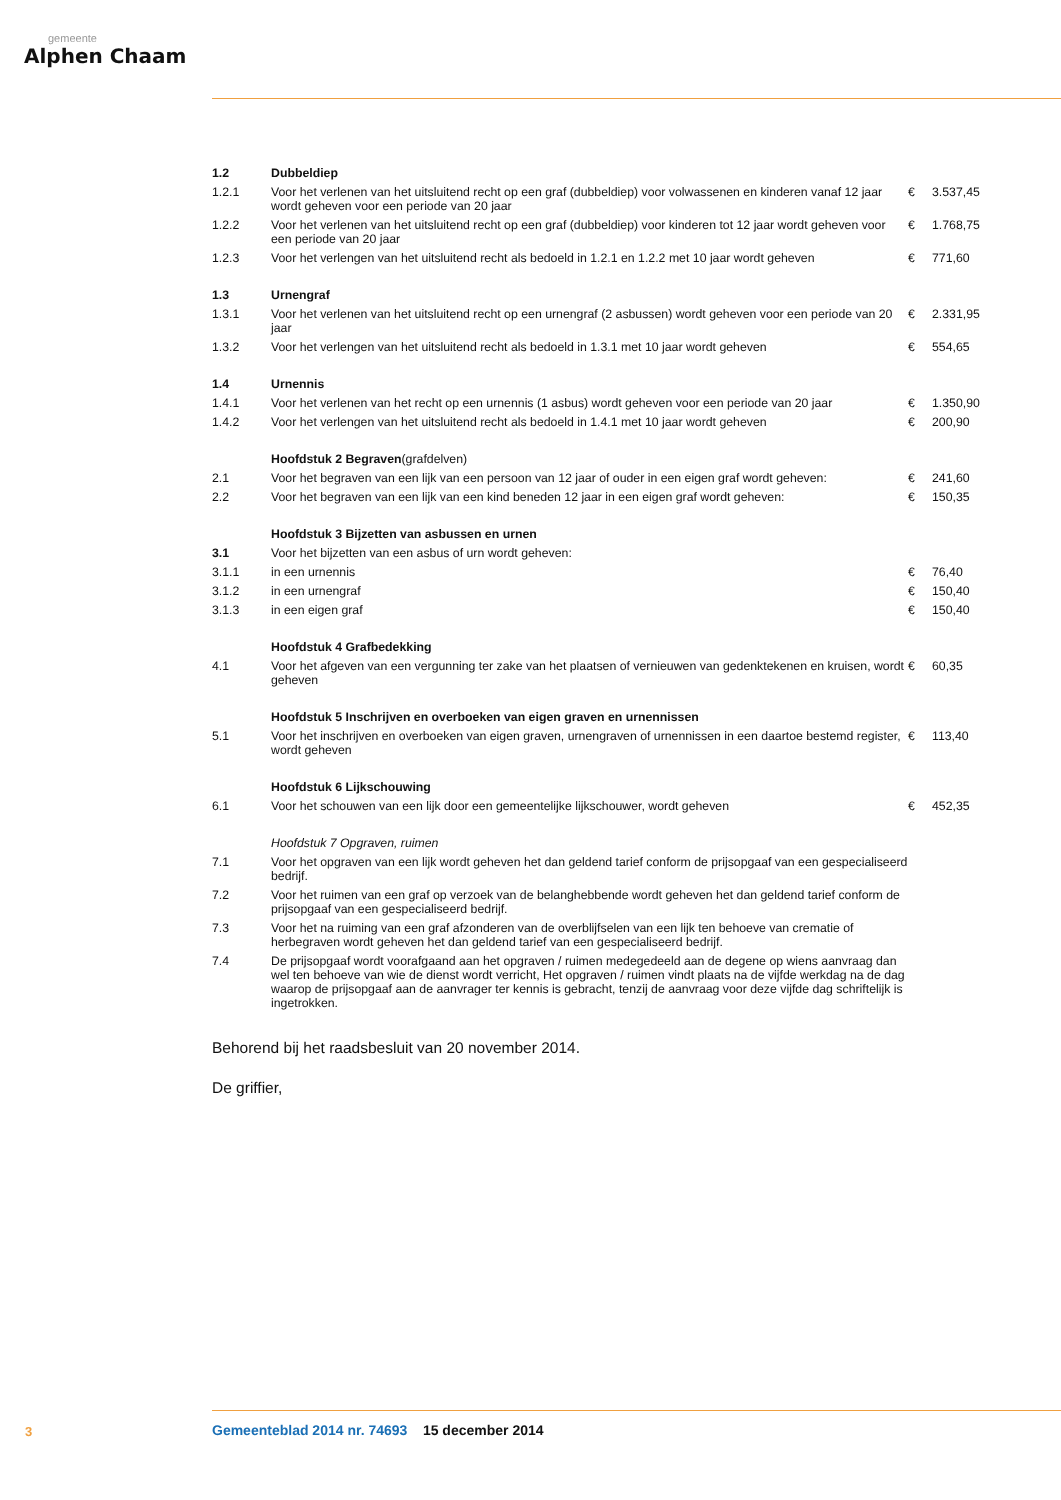gemeente
Alphen Chaam
| 1.2 | Dubbeldiep | | |
| 1.2.1 | Voor het verlenen van het uitsluitend recht op een graf (dubbeldiep) voor volwassenen en kinderen vanaf 12 jaar wordt geheven voor een periode van 20 jaar | € | 3.537,45 |
| 1.2.2 | Voor het verlenen van het uitsluitend recht op een graf (dubbeldiep) voor kinderen tot 12 jaar wordt geheven voor een periode van 20 jaar | € | 1.768,75 |
| 1.2.3 | Voor het verlengen van het uitsluitend recht als bedoeld in 1.2.1 en 1.2.2 met 10 jaar wordt geheven | € | 771,60 |
| 1.3 | Urnengraf | | |
| 1.3.1 | Voor het verlenen van het uitsluitend recht op een urnengraf (2 asbussen) wordt geheven voor een periode van 20 jaar | € | 2.331,95 |
| 1.3.2 | Voor het verlengen van het uitsluitend recht als bedoeld in 1.3.1 met 10 jaar wordt geheven | € | 554,65 |
| 1.4 | Urnennis | | |
| 1.4.1 | Voor het verlenen van het recht op een urnennis (1 asbus) wordt geheven voor een periode van 20 jaar | € | 1.350,90 |
| 1.4.2 | Voor het verlengen van het uitsluitend recht als bedoeld in 1.4.1 met 10 jaar wordt geheven | € | 200,90 |
| | Hoofdstuk 2 Begraven (grafdelven) | | |
| 2.1 | Voor het begraven van een lijk van een persoon van 12 jaar of ouder in een eigen graf wordt geheven: | € | 241,60 |
| 2.2 | Voor het begraven van een lijk van een kind beneden 12 jaar in een eigen graf wordt geheven: | € | 150,35 |
| | Hoofdstuk 3 Bijzetten van asbussen en urnen | | |
| 3.1 | Voor het bijzetten van een asbus of urn wordt geheven: | | |
| 3.1.1 | in een urnennis | € | 76,40 |
| 3.1.2 | in een urnengraf | € | 150,40 |
| 3.1.3 | in een eigen graf | € | 150,40 |
| | Hoofdstuk 4 Grafbedekking | | |
| 4.1 | Voor het afgeven van een vergunning ter zake van het plaatsen of vernieuwen van gedenktekenen en kruisen, wordt geheven | € | 60,35 |
| | Hoofdstuk 5 Inschrijven en overboeken van eigen graven en urnennissen | | |
| 5.1 | Voor het inschrijven en overboeken van eigen graven, urnengraven of urnennissen in een daartoe bestemd register, wordt geheven | € | 113,40 |
| | Hoofdstuk 6 Lijkschouwing | | |
| 6.1 | Voor het schouwen van een lijk door een gemeentelijke lijkschouwer, wordt geheven | € | 452,35 |
| | Hoofdstuk 7 Opgraven, ruimen | | |
| 7.1 | Voor het opgraven van een lijk wordt geheven het dan geldend tarief conform de prijsopgaaf van een gespecialiseerd bedrijf. | | |
| 7.2 | Voor het ruimen van een graf op verzoek van de belanghebbende wordt geheven het dan geldend tarief conform de prijsopgaaf van een gespecialiseerd bedrijf. | | |
| 7.3 | Voor het na ruiming van een graf afzonderen van de overblijfselen van een lijk ten behoeve van crematie of herbegraven wordt geheven het dan geldend tarief van een gespecialiseerd bedrijf. | | |
| 7.4 | De prijsopgaaf wordt voorafgaand aan het opgraven / ruimen medegedeeld aan de degene op wiens aanvraag dan wel ten behoeve van wie de dienst wordt verricht, Het opgraven / ruimen vindt plaats na de vijfde werkdag na de dag waarop de prijsopgaaf aan de aanvrager ter kennis is gebracht, tenzij de aanvraag voor deze vijfde dag schriftelijk is ingetrokken. | | |
Behorend bij het raadsbesluit van 20 november 2014.
De griffier,
3
Gemeenteblad 2014 nr. 74693 15 december 2014